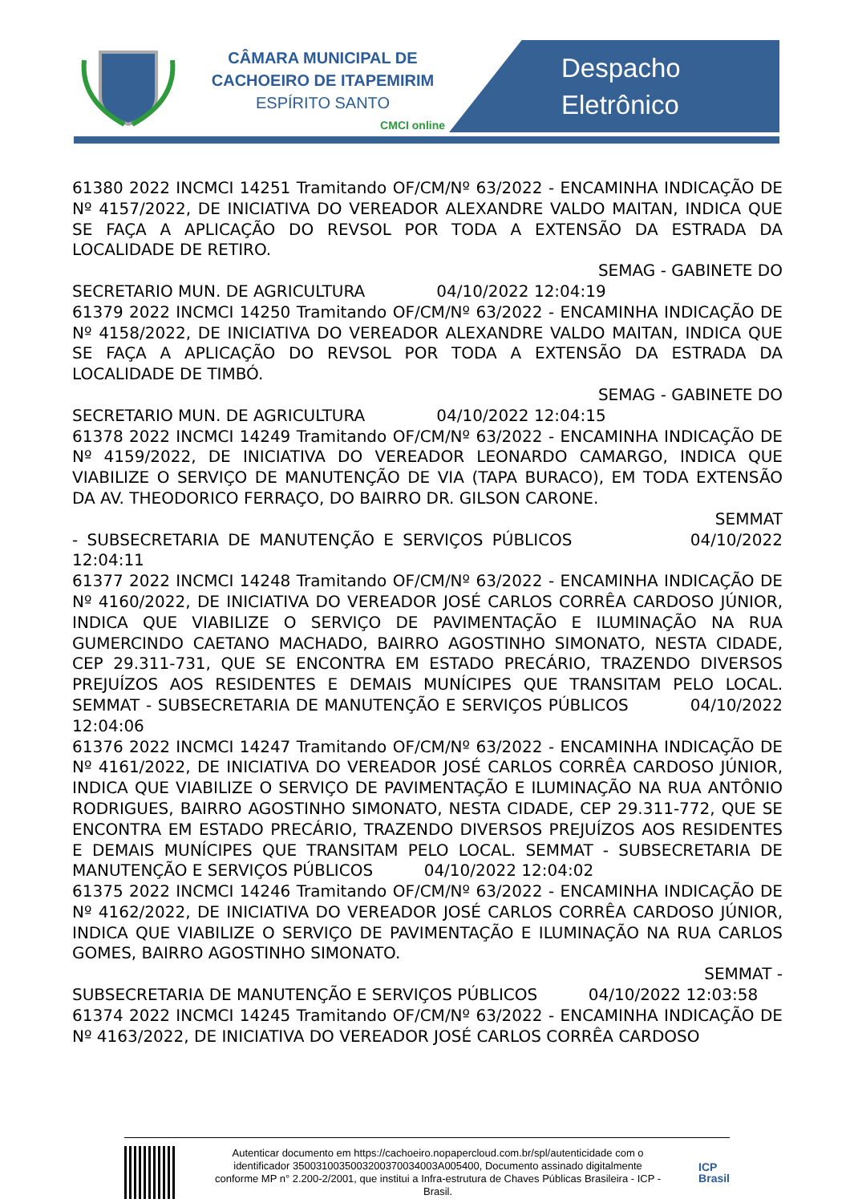CÂMARA MUNICIPAL DE
CACHOEIRO DE ITAPEMIRIM
ESPÍRITO SANTO
CMCI online
Despacho
Eletrônico
61380 2022 INCMCI 14251 Tramitando OF/CM/Nº 63/2022 - ENCAMINHA INDICAÇÃO DE Nº 4157/2022, DE INICIATIVA DO VEREADOR ALEXANDRE VALDO MAITAN, INDICA QUE SE FAÇA A APLICAÇÃO DO REVSOL POR TODA A EXTENSÃO DA ESTRADA DA LOCALIDADE DE RETIRO.
SEMAG - GABINETE DO
SECRETARIO MUN. DE AGRICULTURA 04/10/2022 12:04:19
61379 2022 INCMCI 14250 Tramitando OF/CM/Nº 63/2022 - ENCAMINHA INDICAÇÃO DE Nº 4158/2022, DE INICIATIVA DO VEREADOR ALEXANDRE VALDO MAITAN, INDICA QUE SE FAÇA A APLICAÇÃO DO REVSOL POR TODA A EXTENSÃO DA ESTRADA DA LOCALIDADE DE TIMBÓ.
SEMAG - GABINETE DO
SECRETARIO MUN. DE AGRICULTURA 04/10/2022 12:04:15
61378 2022 INCMCI 14249 Tramitando OF/CM/Nº 63/2022 - ENCAMINHA INDICAÇÃO DE Nº 4159/2022, DE INICIATIVA DO VEREADOR LEONARDO CAMARGO, INDICA QUE VIABILIZE O SERVIÇO DE MANUTENÇÃO DE VIA (TAPA BURACO), EM TODA EXTENSÃO DA AV. THEODORICO FERRAÇO, DO BAIRRO DR. GILSON CARONE.
SEMMAT
- SUBSECRETARIA DE MANUTENÇÃO E SERVIÇOS PÚBLICOS 04/10/2022 12:04:11
61377 2022 INCMCI 14248 Tramitando OF/CM/Nº 63/2022 - ENCAMINHA INDICAÇÃO DE Nº 4160/2022, DE INICIATIVA DO VEREADOR JOSÉ CARLOS CORRÊA CARDOSO JÚNIOR, INDICA QUE VIABILIZE O SERVIÇO DE PAVIMENTAÇÃO E ILUMINAÇÃO NA RUA GUMERCINDO CAETANO MACHADO, BAIRRO AGOSTINHO SIMONATO, NESTA CIDADE, CEP 29.311-731, QUE SE ENCONTRA EM ESTADO PRECÁRIO, TRAZENDO DIVERSOS PREJUÍZOS AOS RESIDENTES E DEMAIS MUNÍCIPES QUE TRANSITAM PELO LOCAL. SEMMAT - SUBSECRETARIA DE MANUTENÇÃO E SERVIÇOS PÚBLICOS 04/10/2022 12:04:06
61376 2022 INCMCI 14247 Tramitando OF/CM/Nº 63/2022 - ENCAMINHA INDICAÇÃO DE Nº 4161/2022, DE INICIATIVA DO VEREADOR JOSÉ CARLOS CORRÊA CARDOSO JÚNIOR, INDICA QUE VIABILIZE O SERVIÇO DE PAVIMENTAÇÃO E ILUMINAÇÃO NA RUA ANTÔNIO RODRIGUES, BAIRRO AGOSTINHO SIMONATO, NESTA CIDADE, CEP 29.311-772, QUE SE ENCONTRA EM ESTADO PRECÁRIO, TRAZENDO DIVERSOS PREJUÍZOS AOS RESIDENTES E DEMAIS MUNÍCIPES QUE TRANSITAM PELO LOCAL. SEMMAT - SUBSECRETARIA DE MANUTENÇÃO E SERVIÇOS PÚBLICOS 04/10/2022 12:04:02
61375 2022 INCMCI 14246 Tramitando OF/CM/Nº 63/2022 - ENCAMINHA INDICAÇÃO DE Nº 4162/2022, DE INICIATIVA DO VEREADOR JOSÉ CARLOS CORRÊA CARDOSO JÚNIOR, INDICA QUE VIABILIZE O SERVIÇO DE PAVIMENTAÇÃO E ILUMINAÇÃO NA RUA CARLOS GOMES, BAIRRO AGOSTINHO SIMONATO.
SEMMAT -
SUBSECRETARIA DE MANUTENÇÃO E SERVIÇOS PÚBLICOS 04/10/2022 12:03:58
61374 2022 INCMCI 14245 Tramitando OF/CM/Nº 63/2022 - ENCAMINHA INDICAÇÃO DE Nº 4163/2022, DE INICIATIVA DO VEREADOR JOSÉ CARLOS CORRÊA CARDOSO
Autenticar documento em https://cachoeiro.nopapercloud.com.br/spl/autenticidade com o identificador 3500310035003200370034003A005400, Documento assinado digitalmente conforme MP n° 2.200-2/2001, que institui a Infra-estrutura de Chaves Públicas Brasileira - ICP - Brasil.
ICP
Brasil